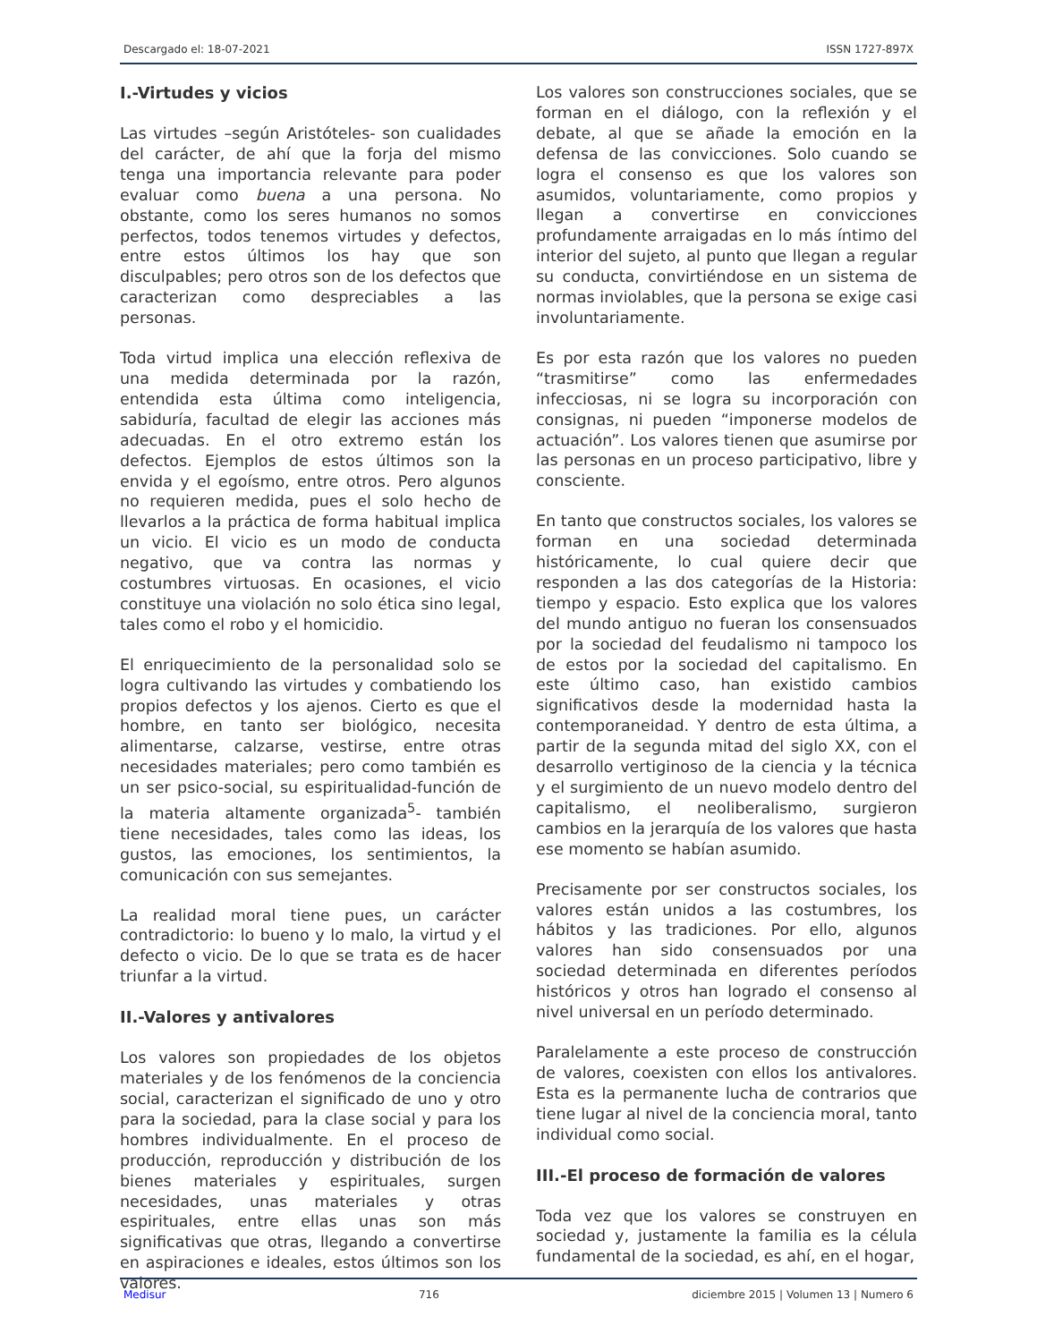Descargado el: 18-07-2021 ISSN 1727-897X
I.-Virtudes y vicios
Las virtudes –según Aristóteles- son cualidades del carácter, de ahí que la forja del mismo tenga una importancia relevante para poder evaluar como buena a una persona. No obstante, como los seres humanos no somos perfectos, todos tenemos virtudes y defectos, entre estos últimos los hay que son disculpables; pero otros son de los defectos que caracterizan como despreciables a las personas.
Toda virtud implica una elección reflexiva de una medida determinada por la razón, entendida esta última como inteligencia, sabiduría, facultad de elegir las acciones más adecuadas. En el otro extremo están los defectos. Ejemplos de estos últimos son la envida y el egoísmo, entre otros. Pero algunos no requieren medida, pues el solo hecho de llevarlos a la práctica de forma habitual implica un vicio. El vicio es un modo de conducta negativo, que va contra las normas y costumbres virtuosas. En ocasiones, el vicio constituye una violación no solo ética sino legal, tales como el robo y el homicidio.
El enriquecimiento de la personalidad solo se logra cultivando las virtudes y combatiendo los propios defectos y los ajenos. Cierto es que el hombre, en tanto ser biológico, necesita alimentarse, calzarse, vestirse, entre otras necesidades materiales; pero como también es un ser psico-social, su espiritualidad-función de la materia altamente organizada<sup>5</sup>- también tiene necesidades, tales como las ideas, los gustos, las emociones, los sentimientos, la comunicación con sus semejantes.
La realidad moral tiene pues, un carácter contradictorio: lo bueno y lo malo, la virtud y el defecto o vicio. De lo que se trata es de hacer triunfar a la virtud.
II.-Valores y antivalores
Los valores son propiedades de los objetos materiales y de los fenómenos de la conciencia social, caracterizan el significado de uno y otro para la sociedad, para la clase social y para los hombres individualmente. En el proceso de producción, reproducción y distribución de los bienes materiales y espirituales, surgen necesidades, unas materiales y otras espirituales, entre ellas unas son más significativas que otras, llegando a convertirse en aspiraciones e ideales, estos últimos son los valores.
Los valores son construcciones sociales, que se forman en el diálogo, con la reflexión y el debate, al que se añade la emoción en la defensa de las convicciones. Solo cuando se logra el consenso es que los valores son asumidos, voluntariamente, como propios y llegan a convertirse en convicciones profundamente arraigadas en lo más íntimo del interior del sujeto, al punto que llegan a regular su conducta, convirtiéndose en un sistema de normas inviolables, que la persona se exige casi involuntariamente.
Es por esta razón que los valores no pueden “trasmitirse” como las enfermedades infecciosas, ni se logra su incorporación con consignas, ni pueden “imponerse modelos de actuación”. Los valores tienen que asumirse por las personas en un proceso participativo, libre y consciente.
En tanto que constructos sociales, los valores se forman en una sociedad determinada históricamente, lo cual quiere decir que responden a las dos categorías de la Historia: tiempo y espacio. Esto explica que los valores del mundo antiguo no fueran los consensuados por la sociedad del feudalismo ni tampoco los de estos por la sociedad del capitalismo. En este último caso, han existido cambios significativos desde la modernidad hasta la contemporaneidad. Y dentro de esta última, a partir de la segunda mitad del siglo XX, con el desarrollo vertiginoso de la ciencia y la técnica y el surgimiento de un nuevo modelo dentro del capitalismo, el neoliberalismo, surgieron cambios en la jerarquía de los valores que hasta ese momento se habían asumido.
Precisamente por ser constructos sociales, los valores están unidos a las costumbres, los hábitos y las tradiciones. Por ello, algunos valores han sido consensuados por una sociedad determinada en diferentes períodos históricos y otros han logrado el consenso al nivel universal en un período determinado.
Paralelamente a este proceso de construcción de valores, coexisten con ellos los antivalores. Esta es la permanente lucha de contrarios que tiene lugar al nivel de la conciencia moral, tanto individual como social.
III.-El proceso de formación de valores
Toda vez que los valores se construyen en sociedad y, justamente la familia es la célula fundamental de la sociedad, es ahí, en el hogar,
Medisur 716 diciembre 2015 | Volumen 13 | Numero 6